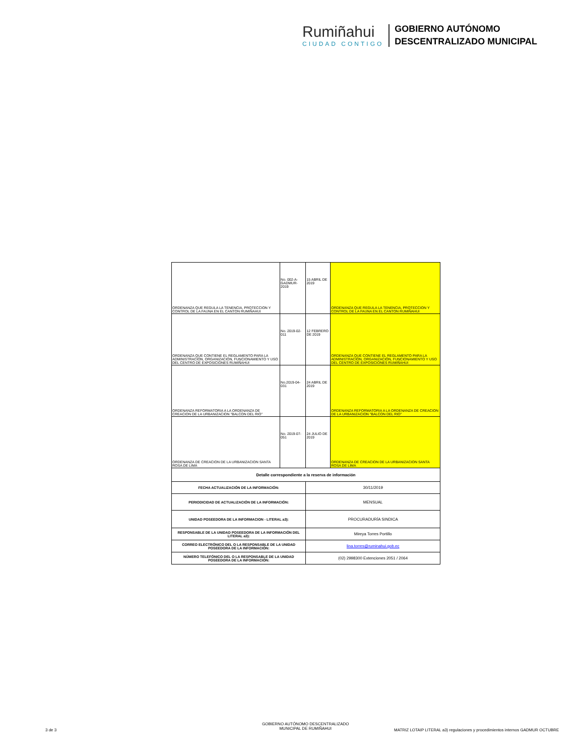Rumiñahui
CIUDAD CONTIGO
GOBIERNO AUTÓNOMO
DESCENTRALIZADO MUNICIPAL
| ORDENANZA QUE REGULA LA TENENCIA, PROTECCION Y CONTROL DE LA FAUNA EN EL CANTON RUMIÑAHUI | No. 002-A-GADMUR-2019 | 15 ABRIL DE 2019 | ORDENANZA QUE REGULA LA TENENCIA, PROTECCION Y CONTROL DE LA FAUNA EN EL CANTON RUMIÑAHUI |
| ORDENANZA QUE CONTIENE EL REGLAMENTO PARA LA ADMINISTRACIÓN, ORGANIZACIÓN, FUNCIONAMIENTO Y USO DEL CENTRO DE EXPOSICIONES RUMIÑAHUI | No. 2019-02-011 | 12 FEBRERO DE 2019 | ORDENANZA QUE CONTIENE EL REGLAMENTO PARA LA ADMINISTRACIÓN, ORGANIZACIÓN, FUNCIONAMIENTO Y USO DEL CENTRO DE EXPOSICIONES RUMIÑAHUI |
| ORDENANZA REFORMATORIA A LA ORDENANZA DE CREACION DE LA URBANIZACION "BALCON DEL RIO" | No.2019-04-031 | 24 ABRIL DE 2019 | ORDENANZA REFORMATORIA A LA ORDENANZA DE CREACION DE LA URBANIZACION "BALCON DEL RIO" |
| ORDENANZA DE CREACION DE LA URBANIZACION SANTA ROSA DE LIMA | No. 2019-07-051 | 24 JULIO DE 2019 | ORDENANZA DE CREACION DE LA URBANIZACION SANTA ROSA DE LIMA |
| Detalle correspondiente a la reserva de información | | | |
| FECHA ACTUALIZACIÓN DE LA INFORMACIÓN: | | 30/11/2019 | |
| PERIODICIDAD DE ACTUALIZACIÓN DE LA INFORMACIÓN: | | MENSUAL | |
| UNIDAD POSEEDORA DE LA INFORMACION - LITERAL a3): | | PROCURADURÍA SINDICA | |
| RESPONSABLE DE LA UNIDAD POSEEDORA DE LA INFORMACIÓN DEL LITERAL a3): | | Mireya Torres Portillo | |
| CORREO ELECTRÓNICO DEL O LA RESPONSABLE DE LA UNIDAD POSEEDORA DE LA INFORMACIÓN: | | lina.torres@ruminahui.gob.ec | |
| NÚMERO TELEFÓNICO DEL O LA RESPONSABLE DE LA UNIDAD POSEEDORA DE LA INFORMACIÓN: | | (02) 2998300 Extenciones 2051 / 2064 | |
3 de 3
GOBIERNO AUTÓNOMO DESCENTRALIZADO
MUNICIPAL DE RUMIÑAHUI
MATRIZ LOTAIP LITERAL a3) regulaciones y procedimientos internos GADMUR OCTUBRE